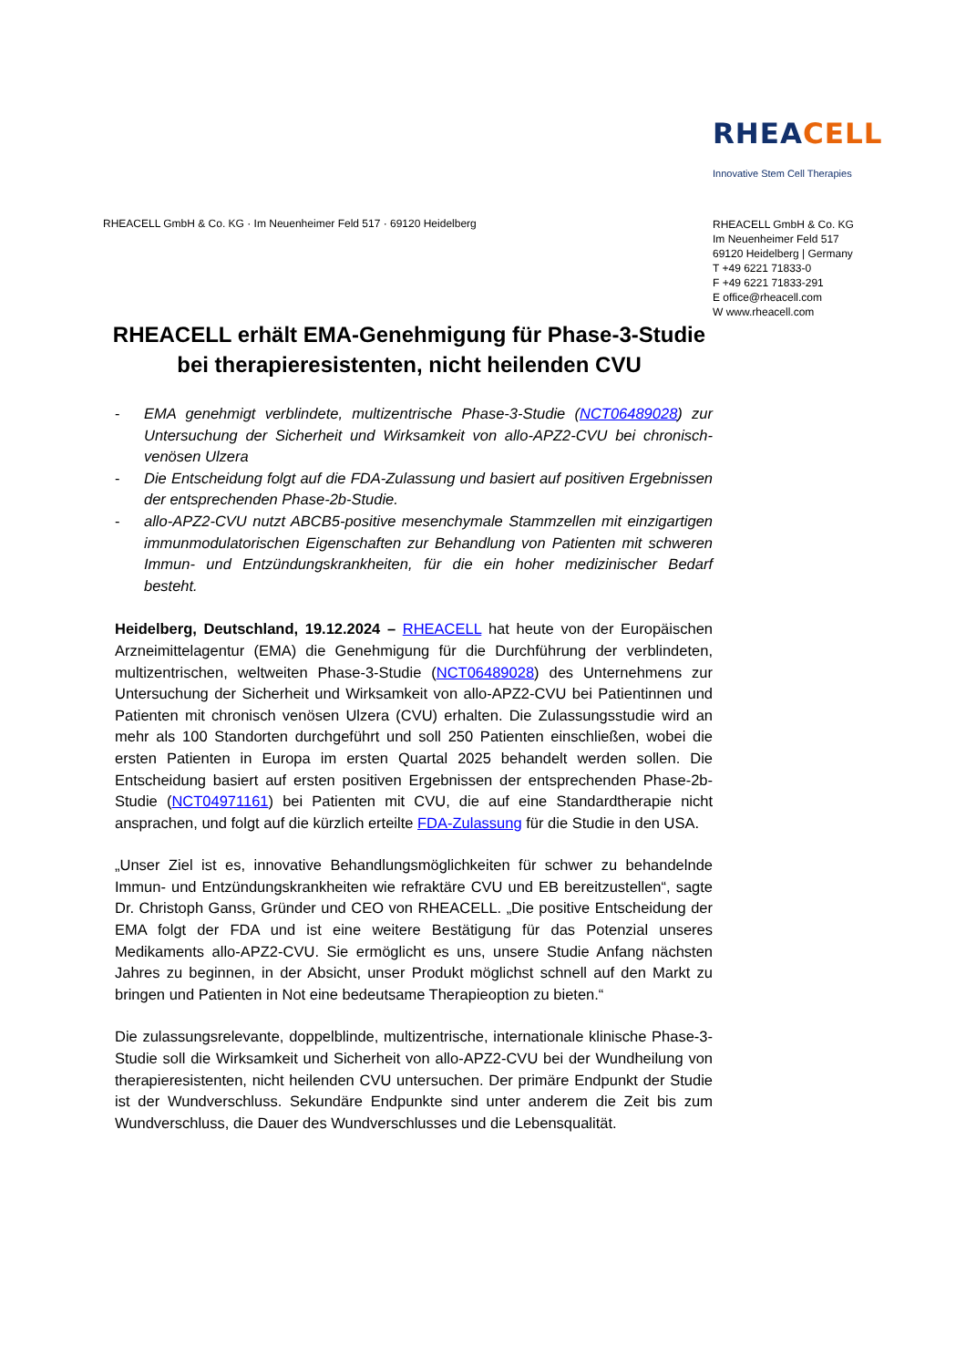RHEACELL
Innovative Stem Cell Therapies
RHEACELL GmbH & Co. KG · Im Neuenheimer Feld 517 · 69120 Heidelberg
RHEACELL GmbH & Co. KG
Im Neuenheimer Feld 517
69120 Heidelberg | Germany
T +49 6221 71833-0
F +49 6221 71833-291
E office@rheacell.com
W www.rheacell.com
RHEACELL erhält EMA-Genehmigung für Phase-3-Studie bei therapieresistenten, nicht heilenden CVU
- EMA genehmigt verblindete, multizentrische Phase-3-Studie (NCT06489028) zur Untersuchung der Sicherheit und Wirksamkeit von allo-APZ2-CVU bei chronisch-venösen Ulzera
- Die Entscheidung folgt auf die FDA-Zulassung und basiert auf positiven Ergebnissen der entsprechenden Phase-2b-Studie.
- allo-APZ2-CVU nutzt ABCB5-positive mesenchymale Stammzellen mit einzigartigen immunmodulatorischen Eigenschaften zur Behandlung von Patienten mit schweren Immun- und Entzündungskrankheiten, für die ein hoher medizinischer Bedarf besteht.
Heidelberg, Deutschland, 19.12.2024 – RHEACELL hat heute von der Europäischen Arzneimittelagentur (EMA) die Genehmigung für die Durchführung der verblindeten, multizentrischen, weltweiten Phase-3-Studie (NCT06489028) des Unternehmens zur Untersuchung der Sicherheit und Wirksamkeit von allo-APZ2-CVU bei Patientinnen und Patienten mit chronisch venösen Ulzera (CVU) erhalten. Die Zulassungsstudie wird an mehr als 100 Standorten durchgeführt und soll 250 Patienten einschließen, wobei die ersten Patienten in Europa im ersten Quartal 2025 behandelt werden sollen. Die Entscheidung basiert auf ersten positiven Ergebnissen der entsprechenden Phase-2b-Studie (NCT04971161) bei Patienten mit CVU, die auf eine Standardtherapie nicht ansprachen, und folgt auf die kürzlich erteilte FDA-Zulassung für die Studie in den USA.
„Unser Ziel ist es, innovative Behandlungsmöglichkeiten für schwer zu behandelnde Immun- und Entzündungskrankheiten wie refraktäre CVU und EB bereitzustellen“, sagte Dr. Christoph Ganss, Gründer und CEO von RHEACELL. „Die positive Entscheidung der EMA folgt der FDA und ist eine weitere Bestätigung für das Potenzial unseres Medikaments allo-APZ2-CVU. Sie ermöglicht es uns, unsere Studie Anfang nächsten Jahres zu beginnen, in der Absicht, unser Produkt möglichst schnell auf den Markt zu bringen und Patienten in Not eine bedeutsame Therapieoption zu bieten.“
Die zulassungsrelevante, doppelblinde, multizentrische, internationale klinische Phase-3-Studie soll die Wirksamkeit und Sicherheit von allo-APZ2-CVU bei der Wundheilung von therapieresistenten, nicht heilenden CVU untersuchen. Der primäre Endpunkt der Studie ist der Wundverschluss. Sekundäre Endpunkte sind unter anderem die Zeit bis zum Wundverschluss, die Dauer des Wundverschlusses und die Lebensqualität.